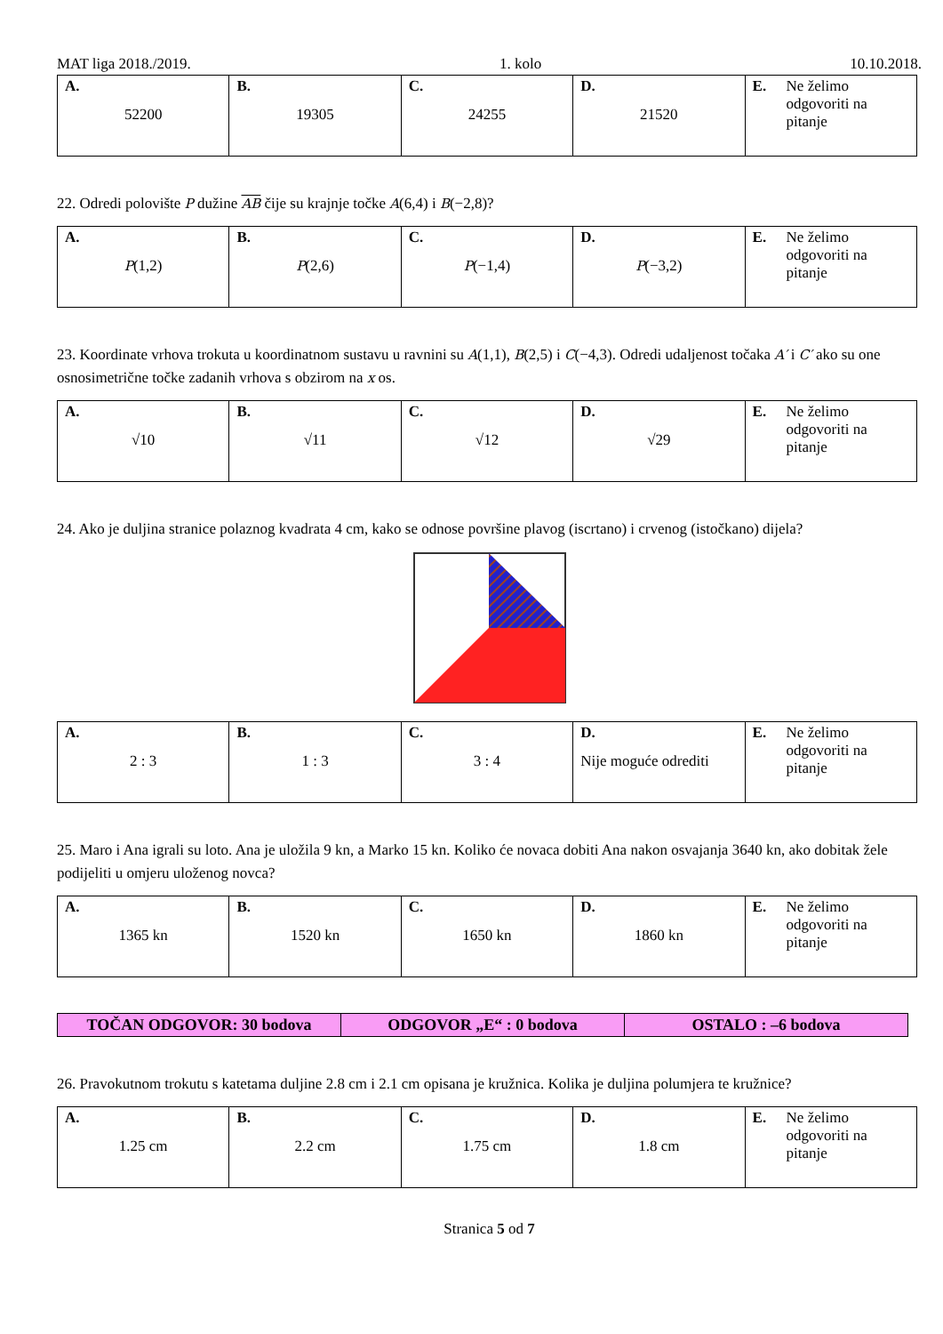MAT liga 2018./2019. 1. kolo 10.10.2018.
| A. 52200 | B. 19305 | C. 24255 | D. 21520 | E. Ne želimo odgovoriti na pitanje |
22. Odredi polovište P dužine AB čije su krajnje točke A(6,4) i B(−2,8)?
| A. P (1,2) | B. P (2,6) | C. P (−1,4) | D. P (−3,2) | E. Ne želimo odgovoriti na pitanje |
23. Koordinate vrhova trokuta u koordinatnom sustavu u ravnini su A(1,1), B(2,5) i C(−4,3). Odredi udaljenost točaka A′ i C′ ako su one osnosimetrične točke zadanih vrhova s obzirom na x os.
| A. √10 | B. √11 | C. √12 | D. √29 | E. Ne želimo odgovoriti na pitanje |
24. Ako je duljina stranice polaznog kvadrata 4 cm, kako se odnose površine plavog (iscrtano) i crvenog (istočkano) dijela?
| A. 2 : 3 | B. 1 : 3 | C. 3 : 4 | D. Nije moguće odrediti | E. Ne želimo odgovoriti na pitanje |
25. Maro i Ana igrali su loto. Ana je uložila 9 kn, a Marko 15 kn. Koliko će novaca dobiti Ana nakon osvajanja 3640 kn, ako dobitak žele podijeliti u omjeru uloženog novca?
| A. 1365 kn | B. 1520 kn | C. 1650 kn | D. 1860 kn | E. Ne želimo odgovoriti na pitanje |
| TOČAN ODGOVOR: 30 bodova | ODGOVOR „E“ : 0 bodova | OSTALO : –6 bodova |
26. Pravokutnom trokutu s katetama duljine 2.8 cm i 2.1 cm opisana je kružnica. Kolika je duljina polumjera te kružnice?
| A. 1.25 cm | B. 2.2 cm | C. 1.75 cm | D. 1.8 cm | E. Ne želimo odgovoriti na pitanje |
Stranica 5 od 7